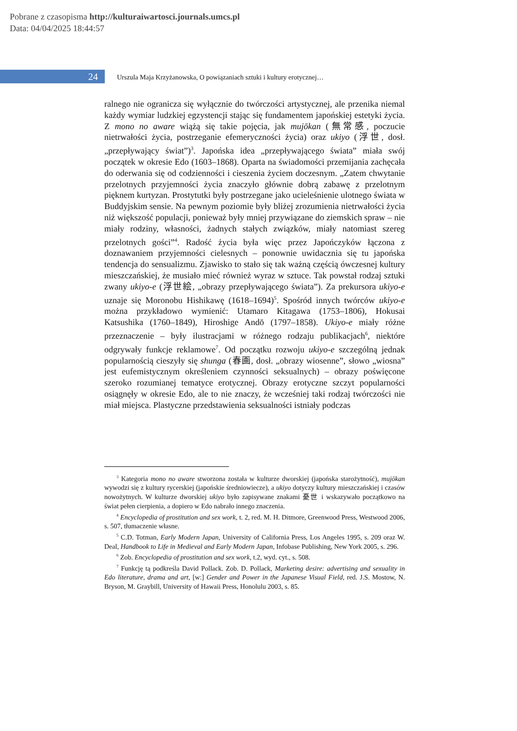Pobrane z czasopisma http://kulturaiwartosci.journals.umcs.pl
Data: 04/04/2025 18:44:57
24
Urszula Maja Krzyżanowska, O powiązaniach sztuki i kultury erotycznej…
ralnego nie ogranicza się wyłącznie do twórczości artystycznej, ale przenika niemal każdy wymiar ludzkiej egzystencji stając się fundamentem japońskiej estetyki życia. Z mono no aware wiążą się takie pojęcia, jak mujōkan (無常感, poczucie nietrwałości życia, postrzeganie efemeryczności życia) oraz ukiyo (浮世, dosł. „przepływający świat”)<sup>3</sup>. Japońska idea „przepływającego świata” miała swój początek w okresie Edo (1603–1868). Oparta na świadomości przemijania zachęcała do oderwania się od codzienności i cieszenia życiem doczesnym. „Zatem chwytanie przelotnych przyjemności życia znaczyło głównie dobrą zabawę z przelotnym pięknem kurtyzan. Prostytutki były postrzegane jako ucieleśnienie ulotnego świata w Buddyjskim sensie. Na pewnym poziomie były bliżej zrozumienia nietrwałości życia niż większość populacji, ponieważ były mniej przywiązane do ziemskich spraw – nie miały rodziny, własności, żadnych stałych związków, miały natomiast szereg przelotnych gości”<sup>4</sup>. Radość życia była więc przez Japończyków łączona z doznawaniem przyjemności cielesnych – ponownie uwidacznia się tu japońska tendencja do sensualizmu. Zjawisko to stało się tak ważną częścią ówczesnej kultury mieszczańskiej, że musiało mieć również wyraz w sztuce. Tak powstał rodzaj sztuki zwany ukiyo-e (浮世絵, „obrazy przepływającego świata”). Za prekursora ukiyo-e uznaje się Moronobu Hishikawę (1618–1694)<sup>5</sup>. Spośród innych twórców ukiyo-e można przykładowo wymienić: Utamaro Kitagawa (1753–1806), Hokusai Katsushika (1760–1849), Hiroshige Andō (1797–1858). Ukiyo-e miały różne przeznaczenie – były ilustracjami w różnego rodzaju publikacjach<sup>6</sup>, niektóre odgrywały funkcje reklamowe<sup>7</sup>. Od początku rozwoju ukiyo-e szczególną jednak popularnością cieszyły się shunga (春画, dosł. „obrazy wiosenne”, słowo „wiosna” jest eufemistycznym określeniem czynności seksualnych) – obrazy poświęcone szeroko rozumianej tematyce erotycznej. Obrazy erotyczne szczyt popularności osiągnęły w okresie Edo, ale to nie znaczy, że wcześniej taki rodzaj twórczości nie miał miejsca. Plastyczne przedstawienia seksualności istniały podczas
<sup>3</sup> Kategoria mono no aware stworzona została w kulturze dworskiej (japońska starożytność), mujōkan wywodzi się z kultury rycerskiej (japońskie średniowiecze), a ukiyo dotyczy kultury mieszczańskiej i czasów nowożytnych. W kulturze dworskiej ukiyo było zapisywane znakami 憂世 i wskazywało początkowo na świat pełen cierpienia, a dopiero w Edo nabrało innego znaczenia.
<sup>4</sup> Encyclopedia of prostitution and sex work, t. 2, red. M. H. Ditmore, Greenwood Press, Westwood 2006, s. 507, tłumaczenie własne.
<sup>5</sup> C.D. Totman, Early Modern Japan, University of California Press, Los Angeles 1995, s. 209 oraz W. Deal, Handbook to Life in Medieval and Early Modern Japan, Infobase Publishing, New York 2005, s. 296.
<sup>6</sup> Zob. Encyclopedia of prostitution and sex work, t.2, wyd. cyt., s. 508.
<sup>7</sup> Funkcję tą podkreśla David Pollack. Zob. D. Pollack, Marketing desire: advertising and sexuality in Edo literature, drama and art, [w:] Gender and Power in the Japanese Visual Field, red. J.S. Mostow, N. Bryson, M. Graybill, University of Hawaii Press, Honolulu 2003, s. 85.